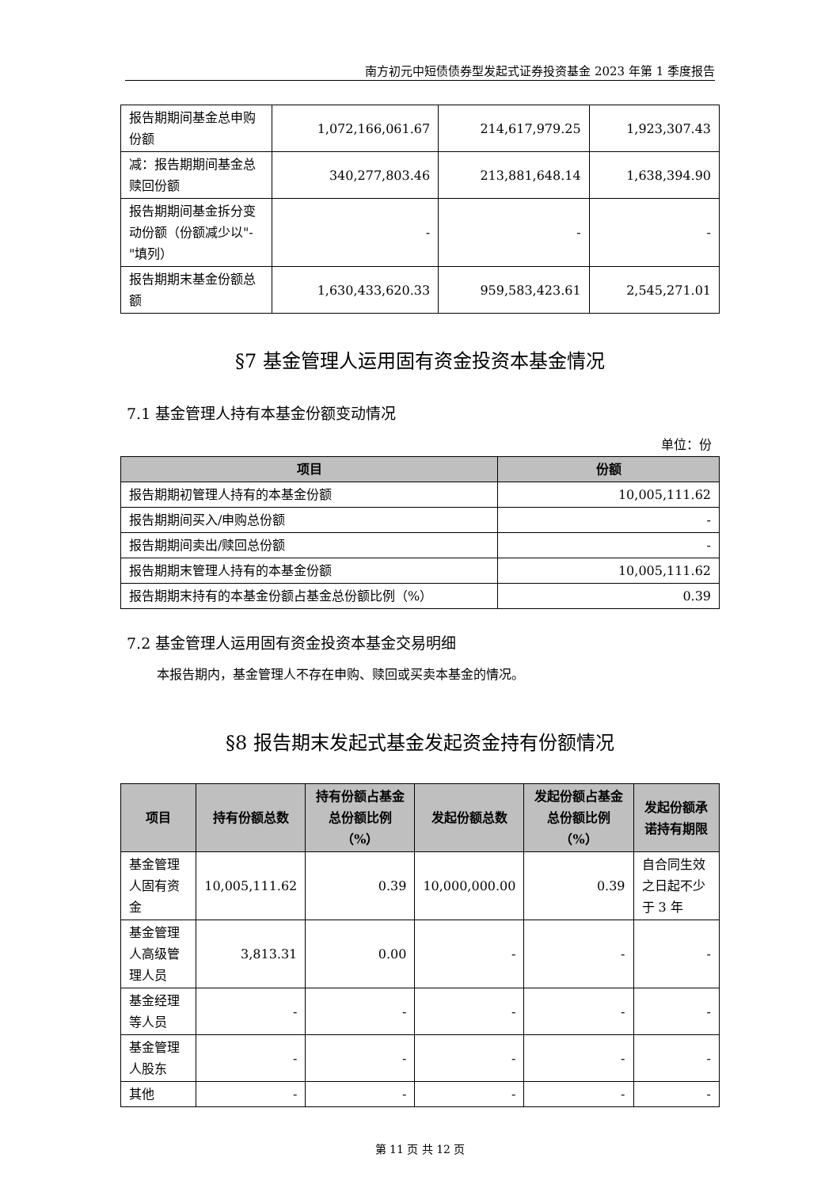南方初元中短债债券型发起式证券投资基金 2023 年第 1 季度报告
| 报告期期间基金总申购份额 | 1,072,166,061.67 | 214,617,979.25 | 1,923,307.43 |
| 减：报告期期间基金总赎回份额 | 340,277,803.46 | 213,881,648.14 | 1,638,394.90 |
| 报告期期间基金拆分变动份额（份额减少以"-"填列） | - | - | - |
| 报告期期末基金份额总额 | 1,630,433,620.33 | 959,583,423.61 | 2,545,271.01 |
§7 基金管理人运用固有资金投资本基金情况
7.1 基金管理人持有本基金份额变动情况
单位：份
| 项目 | 份额 |
| --- | --- |
| 报告期期初管理人持有的本基金份额 | 10,005,111.62 |
| 报告期期间买入/申购总份额 | - |
| 报告期期间卖出/赎回总份额 | - |
| 报告期期末管理人持有的本基金份额 | 10,005,111.62 |
| 报告期期末持有的本基金份额占基金总份额比例（%） | 0.39 |
7.2 基金管理人运用固有资金投资本基金交易明细
本报告期内，基金管理人不存在申购、赎回或买卖本基金的情况。
§8 报告期末发起式基金发起资金持有份额情况
| 项目 | 持有份额总数 | 持有份额占基金总份额比例（%） | 发起份额总数 | 发起份额占基金总份额比例（%） | 发起份额承诺持有期限 |
| --- | --- | --- | --- | --- | --- |
| 基金管理人固有资金 | 10,005,111.62 | 0.39 | 10,000,000.00 | 0.39 | 自合同生效之日起不少于 3 年 |
| 基金管理人高级管理人员 | 3,813.31 | 0.00 | - | - | - |
| 基金经理等人员 | - | - | - | - | - |
| 基金管理人股东 | - | - | - | - | - |
| 其他 | - | - | - | - | - |
第 11 页 共 12 页